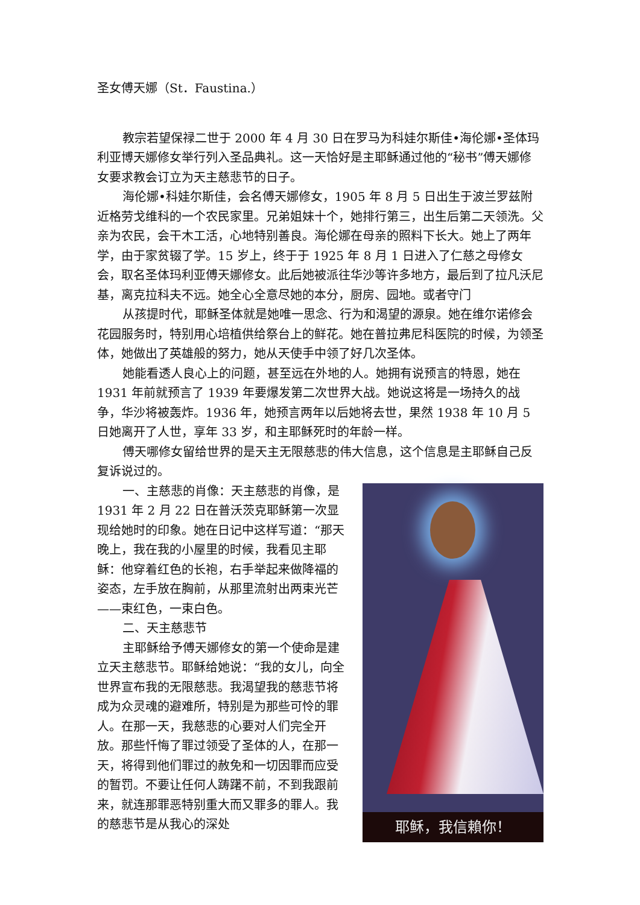圣女傅天娜（St．Faustina.）
教宗若望保禄二世于 2000 年 4 月 30 日在罗马为科娃尔斯佳•海伦娜•圣体玛利亚博天娜修女举行列入圣品典礼。这一天恰好是主耶稣通过他的“秘书”傅天娜修女要求教会订立为天主慈悲节的日子。
海伦娜•科娃尔斯佳，会名傅天娜修女，1905 年 8 月 5 日出生于波兰罗兹附近格劳戈维科的一个农民家里。兄弟姐妹十个，她排行第三，出生后第二天领洗。父亲为农民，会干木工活，心地特别善良。海伦娜在母亲的照料下长大。她上了两年学，由于家贫辍了学。15 岁上，终于于 1925 年 8 月 1 日进入了仁慈之母修女会，取名圣体玛利亚傅天娜修女。此后她被派往华沙等许多地方，最后到了拉凡沃尼基，离克拉科夫不远。她全心全意尽她的本分，厨房、园地。或者守门
从孩提时代，耶稣圣体就是她唯一思念、行为和渴望的源泉。她在维尔诺修会花园服务时，特别用心培植供给祭台上的鲜花。她在普拉弗尼科医院的时候，为领圣体，她做出了英雄般的努力，她从天使手中领了好几次圣体。
她能看透人良心上的问题，甚至远在外地的人。她拥有说预言的特恩，她在 1931 年前就预言了 1939 年要爆发第二次世界大战。她说这将是一场持久的战争，华沙将被轰炸。1936 年，她预言两年以后她将去世，果然 1938 年 10 月 5 日她离开了人世，享年 33 岁，和主耶稣死时的年龄一样。
傅天哪修女留给世界的是天主无限慈悲的伟大信息，这个信息是主耶稣自己反复诉说过的。
耶稣，我信賴你！
一、主慈悲的肖像：天主慈悲的肖像，是 1931 年 2 月 22 日在普沃茨克耶稣第一次显现给她时的印象。她在日记中这样写道：“那天晚上，我在我的小屋里的时候，我看见主耶稣：他穿着红色的长袍，右手举起来做降福的姿态，左手放在胸前，从那里流射出两束光芒——束红色，一束白色。
二、天主慈悲节
主耶稣给予傅天娜修女的第一个使命是建立天主慈悲节。耶稣给她说：“我的女儿，向全世界宣布我的无限慈悲。我渴望我的慈悲节将成为众灵魂的避难所，特别是为那些可怜的罪人。在那一天，我慈悲的心要对人们完全开放。那些忏悔了罪过领受了圣体的人，在那一天，将得到他们罪过的赦免和一切因罪而应受的暂罚。不要让任何人踌躇不前，不到我跟前来，就连那罪恶特别重大而又罪多的罪人。我的慈悲节是从我心的深处